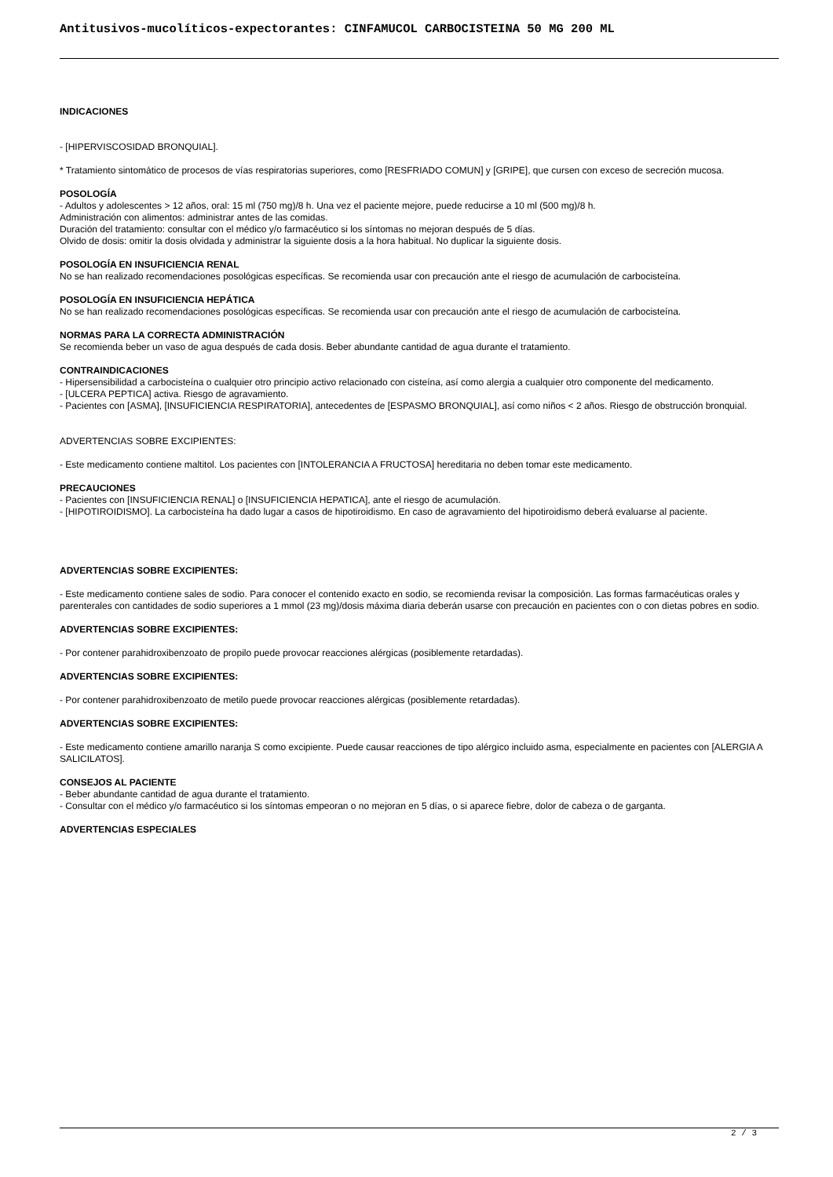Antitusivos-mucolíticos-expectorantes: CINFAMUCOL CARBOCISTEINA 50 MG 200 ML
INDICACIONES
- [HIPERVISCOSIDAD BRONQUIAL].
* Tratamiento sintomático de procesos de vías respiratorias superiores, como [RESFRIADO COMUN] y [GRIPE], que cursen con exceso de secreción mucosa.
POSOLOGÍA
- Adultos y adolescentes > 12 años, oral: 15 ml (750 mg)/8 h. Una vez el paciente mejore, puede reducirse a 10 ml (500 mg)/8 h.
Administración con alimentos: administrar antes de las comidas.
Duración del tratamiento: consultar con el médico y/o farmacéutico si los síntomas no mejoran después de 5 días.
Olvido de dosis: omitir la dosis olvidada y administrar la siguiente dosis a la hora habitual. No duplicar la siguiente dosis.
POSOLOGÍA EN INSUFICIENCIA RENAL
No se han realizado recomendaciones posológicas específicas. Se recomienda usar con precaución ante el riesgo de acumulación de carbocisteína.
POSOLOGÍA EN INSUFICIENCIA HEPÁTICA
No se han realizado recomendaciones posológicas específicas. Se recomienda usar con precaución ante el riesgo de acumulación de carbocisteína.
NORMAS PARA LA CORRECTA ADMINISTRACIÓN
Se recomienda beber un vaso de agua después de cada dosis. Beber abundante cantidad de agua durante el tratamiento.
CONTRAINDICACIONES
- Hipersensibilidad a carbocisteína o cualquier otro principio activo relacionado con cisteína, así como alergia a cualquier otro componente del medicamento.
- [ULCERA PEPTICA] activa. Riesgo de agravamiento.
- Pacientes con [ASMA], [INSUFICIENCIA RESPIRATORIA], antecedentes de [ESPASMO BRONQUIAL], así como niños < 2 años. Riesgo de obstrucción bronquial.
ADVERTENCIAS SOBRE EXCIPIENTES:
- Este medicamento contiene maltitol. Los pacientes con [INTOLERANCIA A FRUCTOSA] hereditaria no deben tomar este medicamento.
PRECAUCIONES
- Pacientes con [INSUFICIENCIA RENAL] o [INSUFICIENCIA HEPATICA], ante el riesgo de acumulación.
- [HIPOTIROIDISMO]. La carbocisteína ha dado lugar a casos de hipotiroidismo. En caso de agravamiento del hipotiroidismo deberá evaluarse al paciente.
ADVERTENCIAS SOBRE EXCIPIENTES:
- Este medicamento contiene sales de sodio. Para conocer el contenido exacto en sodio, se recomienda revisar la composición. Las formas farmacéuticas orales y parenterales con cantidades de sodio superiores a 1 mmol (23 mg)/dosis máxima diaria deberán usarse con precaución en pacientes con o con dietas pobres en sodio.
ADVERTENCIAS SOBRE EXCIPIENTES:
- Por contener parahidroxibenzoato de propilo puede provocar reacciones alérgicas (posiblemente retardadas).
ADVERTENCIAS SOBRE EXCIPIENTES:
- Por contener parahidroxibenzoato de metilo puede provocar reacciones alérgicas (posiblemente retardadas).
ADVERTENCIAS SOBRE EXCIPIENTES:
- Este medicamento contiene amarillo naranja S como excipiente. Puede causar reacciones de tipo alérgico incluido asma, especialmente en pacientes con [ALERGIA A SALICILATOS].
CONSEJOS AL PACIENTE
- Beber abundante cantidad de agua durante el tratamiento.
- Consultar con el médico y/o farmacéutico si los síntomas empeoran o no mejoran en 5 días, o si aparece fiebre, dolor de cabeza o de garganta.
ADVERTENCIAS ESPECIALES
2 / 3